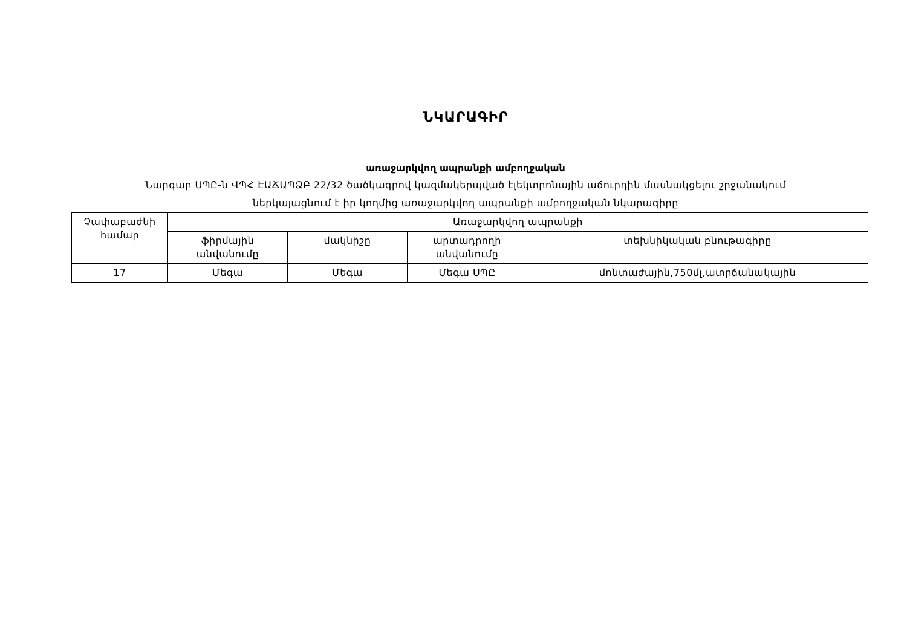ՆԿԱՐԱԳԻՐ
առաջարկվող ապրանքի ամբողջական
Նարգար ՍՊԸ-ն ՎՊՀ ԷԱՃԱՊՁԲ 22/32 ծածկագրով կազմակերպված էլեկտրոնային աճուրդին մասնակցելու շրջանակում
ներկայացնում է իր կողմից առաջարկվող ապրանքի ամբողջական նկարագիրը
| Չափաբաժնի համար | Առաջարկվող ապրանքի | | | |
| --- | --- | --- | --- | --- |
| | ֆիրմային անվանումը | մակնիշը | արտադրողի անվանումը | տեխնիկական բնութագիրը |
| 17 | Մեգա | Մեգա | Մեգա ՍՊԸ | մոնտաժային,750մլ,ատրճանակային |